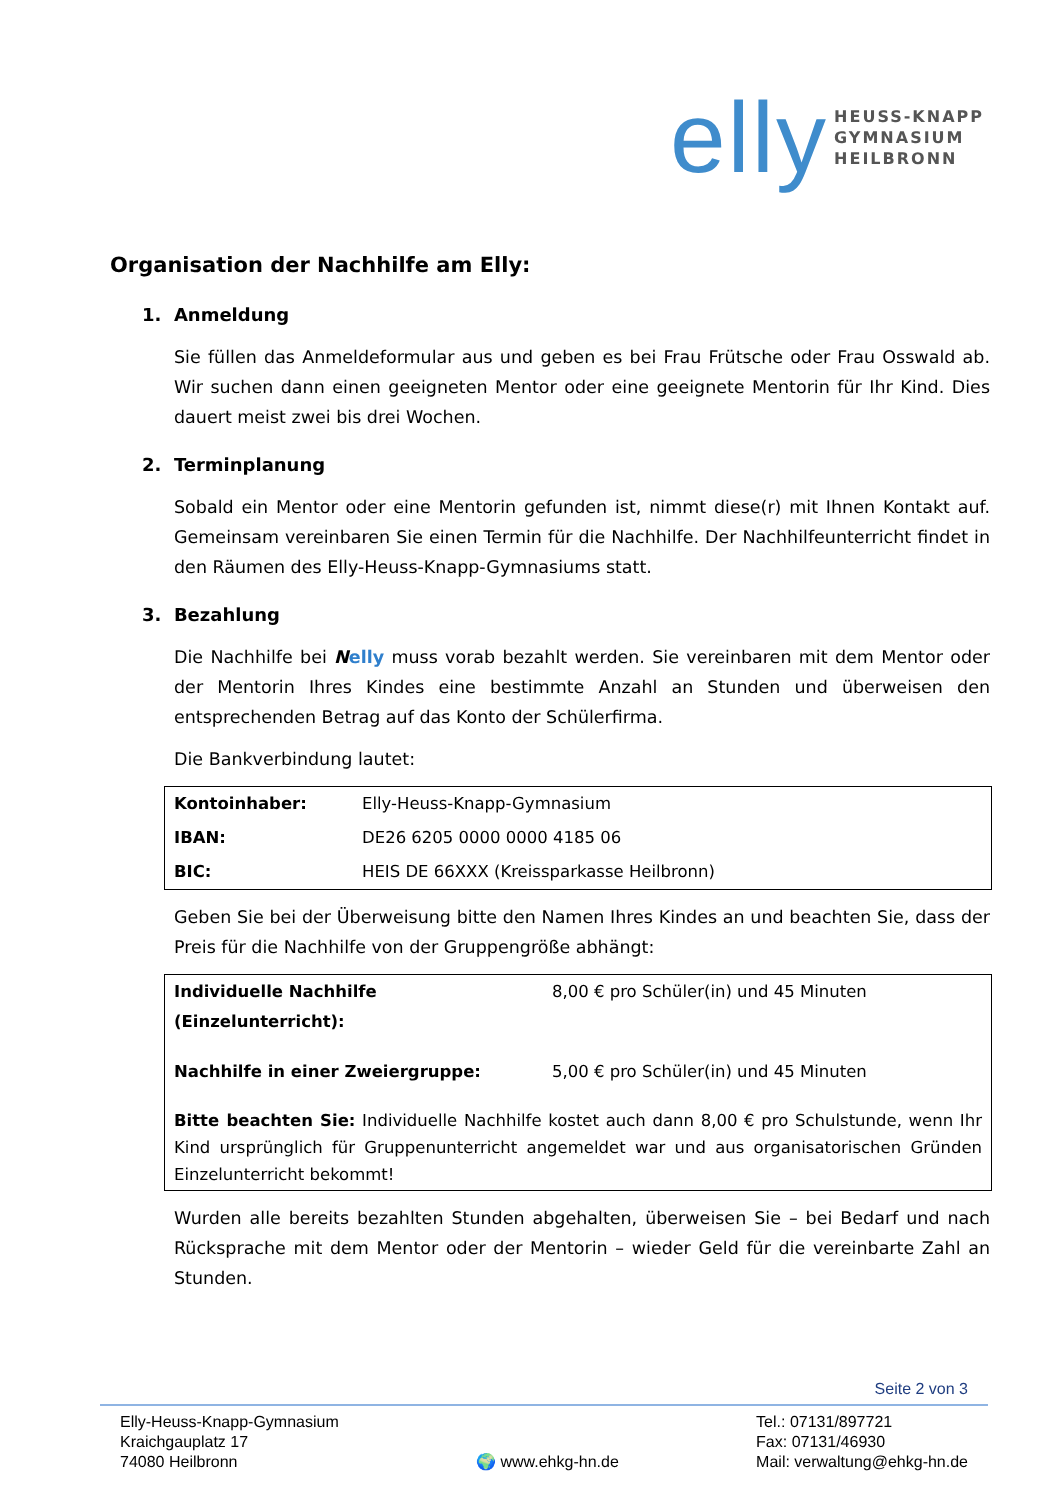elly
HEUSS-KNAPP
GYMNASIUM
HEILBRONN
Organisation der Nachhilfe am Elly:
1. Anmeldung
Sie füllen das Anmeldeformular aus und geben es bei Frau Frütsche oder Frau Osswald ab. Wir suchen dann einen geeigneten Mentor oder eine geeignete Mentorin für Ihr Kind. Dies dauert meist zwei bis drei Wochen.
2. Terminplanung
Sobald ein Mentor oder eine Mentorin gefunden ist, nimmt diese(r) mit Ihnen Kontakt auf. Gemeinsam vereinbaren Sie einen Termin für die Nachhilfe. Der Nachhilfeunterricht findet in den Räumen des Elly-Heuss-Knapp-Gymnasiums statt.
3. Bezahlung
Die Nachhilfe bei Nelly muss vorab bezahlt werden. Sie vereinbaren mit dem Mentor oder der Mentorin Ihres Kindes eine bestimmte Anzahl an Stunden und überweisen den entsprechenden Betrag auf das Konto der Schülerfirma.
Die Bankverbindung lautet:
| Kontoinhaber: | Elly-Heuss-Knapp-Gymnasium |
| IBAN: | DE26 6205 0000 0000 4185 06 |
| BIC: | HEIS DE 66XXX (Kreissparkasse Heilbronn) |
Geben Sie bei der Überweisung bitte den Namen Ihres Kindes an und beachten Sie, dass der Preis für die Nachhilfe von der Gruppengröße abhängt:
| Individuelle Nachhilfe (Einzelunterricht): | 8,00 € pro Schüler(in) und 45 Minuten |
| Nachhilfe in einer Zweiergruppe: | 5,00 € pro Schüler(in) und 45 Minuten |
| Bitte beachten Sie: Individuelle Nachhilfe kostet auch dann 8,00 € pro Schulstunde, wenn Ihr Kind ursprünglich für Gruppenunterricht angemeldet war und aus organisatorischen Gründen Einzelunterricht bekommt! | |
Wurden alle bereits bezahlten Stunden abgehalten, überweisen Sie – bei Bedarf und nach Rücksprache mit dem Mentor oder der Mentorin – wieder Geld für die vereinbarte Zahl an Stunden.
Seite 2 von 3
Elly-Heuss-Knapp-Gymnasium
Kraichgauplatz 17
74080 Heilbronn
🌍 www.ehkg-hn.de Tel.: 07131/897721
Fax: 07131/46930
Mail: verwaltung@ehkg-hn.de